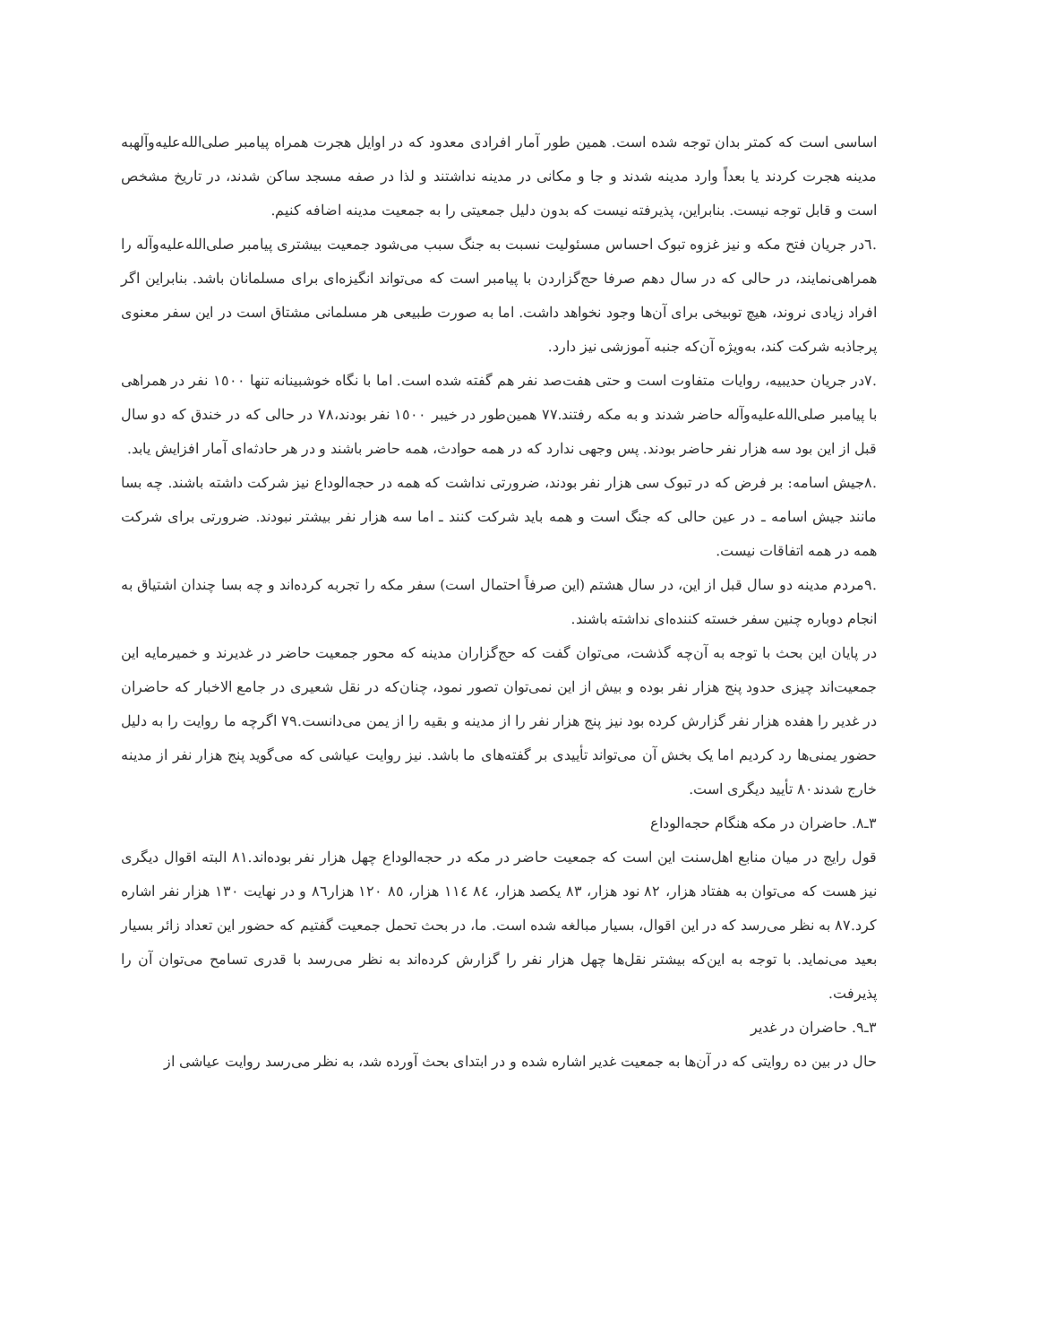اساسی است که کمتر بدان توجه شده است. همین طور آمار افرادی معدود که در اوایل هجرت همراه پیامبر صلی‌الله‌علیه‌وآلهبه مدینه هجرت کردند یا بعداً وارد مدینه شدند و جا و مکانی در مدینه نداشتند و لذا در صفه مسجد ساکن شدند، در تاریخ مشخص است و قابل توجه نیست. بنابراین، پذیرفته نیست که بدون دلیل جمعیتی را به جمعیت مدینه اضافه کنیم.
.٦در جریان فتح مکه و نیز غزوه تبوک احساس مسئولیت نسبت به جنگ سبب می‌شود جمعیت بیشتری پیامبر صلی‌الله‌علیه‌وآله را همراهی‌نمایند، در حالی که در سال دهم صرفا حج‌گزاردن با پیامبر است که می‌تواند انگیزه‌ای برای مسلمانان باشد. بنابراین اگر افراد زیادی نروند، هیچ توبیخی برای آن‌ها وجود نخواهد داشت. اما به صورت طبیعی هر مسلمانی مشتاق است در این سفر معنوی پرجاذبه شرکت کند، به‌ویژه آن‌که جنبه آموزشی نیز دارد.
.٧در جریان حدیبیه، روایات متفاوت است و حتی هفت‌صد نفر هم گفته شده است. اما با نگاه خوشبینانه تنها ١٥٠٠ نفر در همراهی با پیامبر صلی‌الله‌علیه‌وآله حاضر شدند و به مکه رفتند.٧٧ همین‌طور در خیبر ١٥٠٠ نفر بودند،٧٨ در حالی که در خندق که دو سال قبل از این بود سه هزار نفر حاضر بودند. پس وجهی ندارد که در همه حوادث، همه حاضر باشند و در هر حادثه‌ای آمار افزایش یابد.
.٨جیش اسامه: بر فرض که در تبوک سی هزار نفر بودند، ضرورتی نداشت که همه در حجه‌الوداع نیز شرکت داشته باشند. چه بسا مانند جیش اسامه ـ در عین حالی که جنگ است و همه باید شرکت کنند ـ اما سه هزار نفر بیشتر نبودند. ضرورتی برای شرکت همه در همه اتفاقات نیست.
.٩مردم مدینه دو سال قبل از این، در سال هشتم (این صرفاً احتمال است) سفر مکه را تجربه کرده‌اند و چه بسا چندان اشتیاق به انجام دوباره چنین سفر خسته کننده‌ای نداشته باشند.
در پایان این بحث با توجه به آن‌چه گذشت، می‌توان گفت که حج‌گزاران مدینه که محور جمعیت حاضر در غدیرند و خمیرمایه این جمعیت‌اند چیزی حدود پنج هزار نفر بوده و بیش از این نمی‌توان تصور نمود، چنان‌که در نقل شعیری در جامع الاخبار که حاضران در غدیر را هفده هزار نفر گزارش کرده بود نیز پنج هزار نفر را از مدینه و بقیه را از یمن می‌دانست.٧٩ اگرچه ما روایت را به دلیل حضور یمنی‌ها رد کردیم اما یک بخش آن می‌تواند تأییدی بر گفته‌های ما باشد. نیز روایت عیاشی که می‌گوید پنج هزار نفر از مدینه خارج شدند٨٠ تأیید دیگری است.
٣ـ٨. حاضران در مکه هنگام حجه‌الوداع
قول رایج در میان منابع اهل‌سنت این است که جمعیت حاضر در مکه در حجه‌الوداع چهل هزار نفر بوده‌اند.٨١ البته اقوال دیگری نیز هست که می‌توان به هفتاد هزار، ٨٢ نود هزار، ٨٣ یکصد هزار، ٨٤ ١١٤ هزار، ٨٥ ١٢٠ هزار٨٦ و در نهایت ١٣٠ هزار نفر اشاره کرد.٨٧ به نظر می‌رسد که در این اقوال، بسیار مبالغه شده است. ما، در بحث تحمل جمعیت گفتیم که حضور این تعداد زائر بسیار بعید می‌نماید. با توجه به این‌که بیشتر نقل‌ها چهل هزار نفر را گزارش کرده‌اند به نظر می‌رسد با قدری تسامح می‌توان آن را پذیرفت.
٣ـ٩. حاضران در غدیر
حال در بین ده روایتی که در آن‌ها به جمعیت غدیر اشاره شده و در ابتدای بحث آورده شد، به نظر می‌رسد روایت عیاشی از